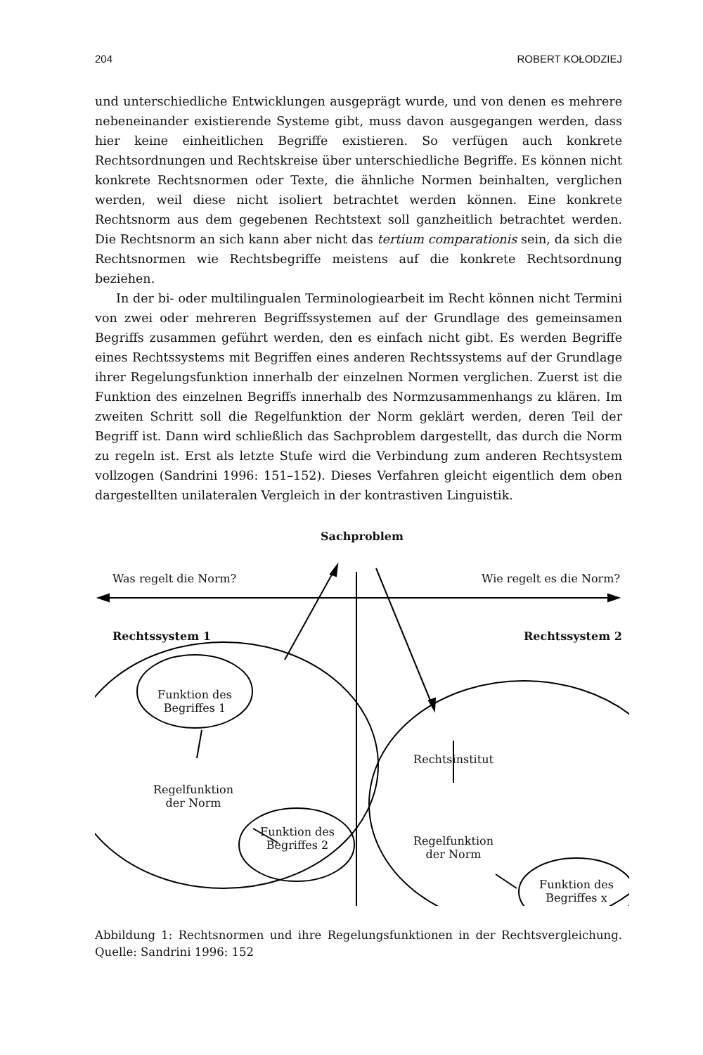204 ROBERT KOŁODZIEJ
und unterschiedliche Entwicklungen ausgeprägt wurde, und von denen es mehrere nebeneinander existierende Systeme gibt, muss davon ausgegangen werden, dass hier keine einheitlichen Begriffe existieren. So verfügen auch konkrete Rechtsordnungen und Rechtskreise über unterschiedliche Begriffe. Es können nicht konkrete Rechtsnormen oder Texte, die ähnliche Normen beinhalten, verglichen werden, weil diese nicht isoliert betrachtet werden können. Eine konkrete Rechtsnorm aus dem gegebenen Rechtstext soll ganzheitlich betrachtet werden. Die Rechtsnorm an sich kann aber nicht das tertium comparationis sein, da sich die Rechtsnormen wie Rechtsbegriffe meistens auf die konkrete Rechtsordnung beziehen.
In der bi- oder multilingualen Terminologiearbeit im Recht können nicht Termini von zwei oder mehreren Begriffssystemen auf der Grundlage des gemeinsamen Begriffs zusammen geführt werden, den es einfach nicht gibt. Es werden Begriffe eines Rechtssystems mit Begriffen eines anderen Rechtssystems auf der Grundlage ihrer Regelungsfunktion innerhalb der einzelnen Normen verglichen. Zuerst ist die Funktion des einzelnen Begriffs innerhalb des Normzusammenhangs zu klären. Im zweiten Schritt soll die Regelfunktion der Norm geklärt werden, deren Teil der Begriff ist. Dann wird schließlich das Sachproblem dargestellt, das durch die Norm zu regeln ist. Erst als letzte Stufe wird die Verbindung zum anderen Rechtsystem vollzogen (Sandrini 1996: 151–152). Dieses Verfahren gleicht eigentlich dem oben dargestellten unilateralen Vergleich in der kontrastiven Linguistik.
Sachproblem
Was regelt die Norm? Wie regelt es die Norm?
Rechtssystem 1 Rechtssystem 2
Funktion des Begriffes 1
Regelfunktion der Norm
Funktion des Begriffes 2
Rechtsinstitut
Regelfunktion der Norm
Funktion des Begriffes x
Abbildung 1: Rechtsnormen und ihre Regelungsfunktionen in der Rechtsvergleichung. Quelle: Sandrini 1996: 152